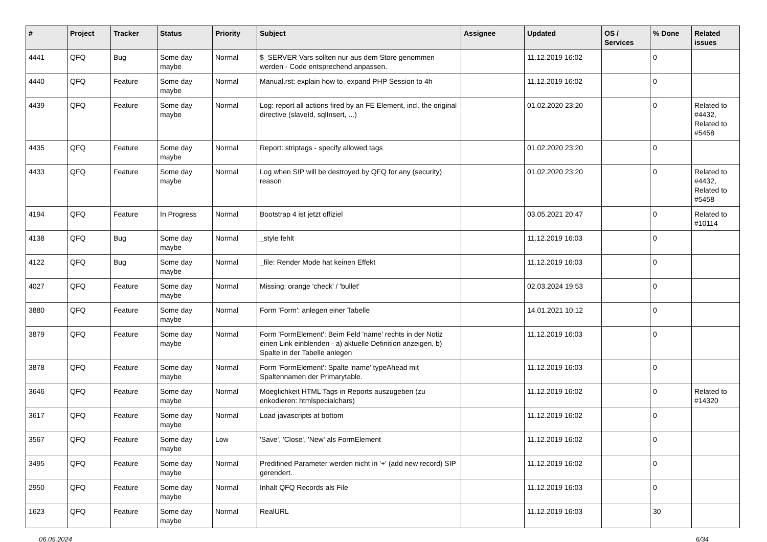| # | Project | Tracker | Status | Priority | Subject | Assignee | Updated | OS / Services | % Done | Related issues |
| --- | --- | --- | --- | --- | --- | --- | --- | --- | --- | --- |
| 4441 | QFQ | Bug | Some day maybe | Normal | $_SERVER Vars sollten nur aus dem Store genommen werden - Code entsprechend anpassen. | | 11.12.2019 16:02 | | 0 | |
| 4440 | QFQ | Feature | Some day maybe | Normal | Manual.rst: explain how to. expand PHP Session to 4h | | 11.12.2019 16:02 | | 0 | |
| 4439 | QFQ | Feature | Some day maybe | Normal | Log: report all actions fired by an FE Element, incl. the original directive (slaveId, sqlInsert, ...) | | 01.02.2020 23:20 | | 0 | Related to #4432, Related to #5458 |
| 4435 | QFQ | Feature | Some day maybe | Normal | Report: striptags - specify allowed tags | | 01.02.2020 23:20 | | 0 | |
| 4433 | QFQ | Feature | Some day maybe | Normal | Log when SIP will be destroyed by QFQ for any (security) reason | | 01.02.2020 23:20 | | 0 | Related to #4432, Related to #5458 |
| 4194 | QFQ | Feature | In Progress | Normal | Bootstrap 4 ist jetzt offiziel | | 03.05.2021 20:47 | | 0 | Related to #10114 |
| 4138 | QFQ | Bug | Some day maybe | Normal | _style fehlt | | 11.12.2019 16:03 | | 0 | |
| 4122 | QFQ | Bug | Some day maybe | Normal | _file: Render Mode hat keinen Effekt | | 11.12.2019 16:03 | | 0 | |
| 4027 | QFQ | Feature | Some day maybe | Normal | Missing: orange 'check' / 'bullet' | | 02.03.2024 19:53 | | 0 | |
| 3880 | QFQ | Feature | Some day maybe | Normal | Form 'Form': anlegen einer Tabelle | | 14.01.2021 10:12 | | 0 | |
| 3879 | QFQ | Feature | Some day maybe | Normal | Form 'FormElement': Beim Feld 'name' rechts in der Notiz einen Link einblenden - a) aktuelle Definition anzeigen, b) Spalte in der Tabelle anlegen | | 11.12.2019 16:03 | | 0 | |
| 3878 | QFQ | Feature | Some day maybe | Normal | Form 'FormElement': Spalte 'name' typeAhead mit Spaltennamen der Primarytable. | | 11.12.2019 16:03 | | 0 | |
| 3646 | QFQ | Feature | Some day maybe | Normal | Moeglichkeit HTML Tags in Reports auszugeben (zu enkodieren: htmlspecialchars) | | 11.12.2019 16:02 | | 0 | Related to #14320 |
| 3617 | QFQ | Feature | Some day maybe | Normal | Load javascripts at bottom | | 11.12.2019 16:02 | | 0 | |
| 3567 | QFQ | Feature | Some day maybe | Low | 'Save', 'Close', 'New' als FormElement | | 11.12.2019 16:02 | | 0 | |
| 3495 | QFQ | Feature | Some day maybe | Normal | Predifined Parameter werden nicht in '+' (add new record) SIP gerendert. | | 11.12.2019 16:02 | | 0 | |
| 2950 | QFQ | Feature | Some day maybe | Normal | Inhalt QFQ Records als File | | 11.12.2019 16:03 | | 0 | |
| 1623 | QFQ | Feature | Some day maybe | Normal | RealURL | | 11.12.2019 16:03 | | 30 | |
06.05.2024 6/34